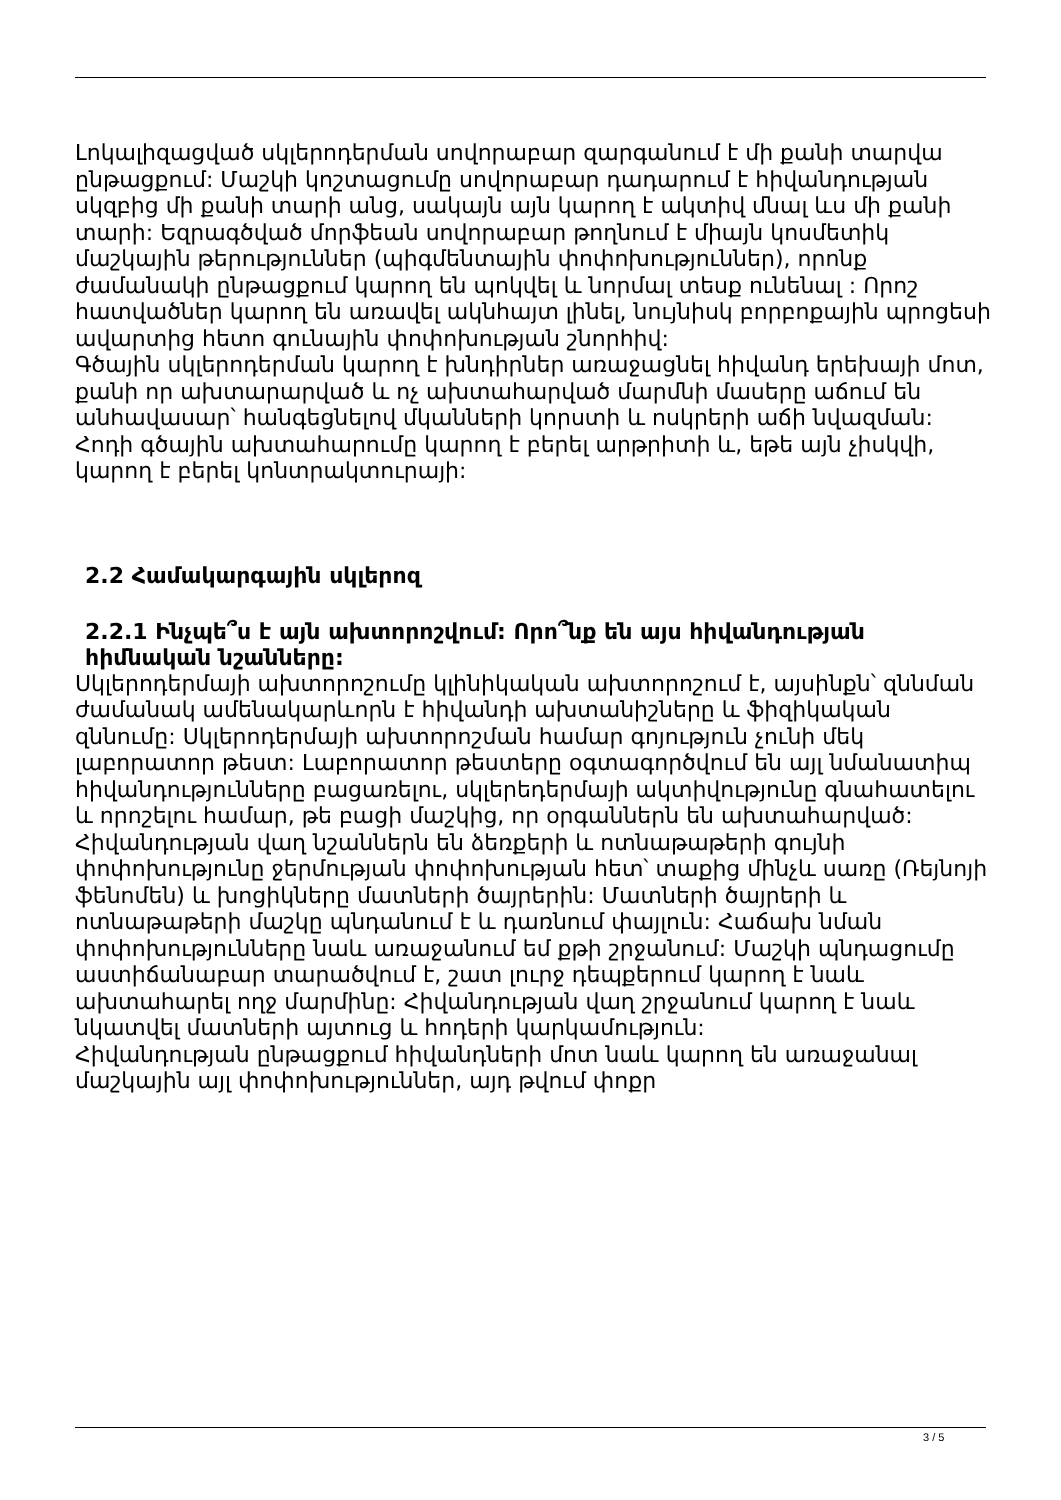Լոկալիզացված սկլերոդերման սովորաբար զարգանում է մի քանի տարվա ընթացքում: Մաշկի կոշտացումը սովորաբար դադարում է հիվանդության սկզբից մի քանի տարի անց, սակայն այն կարող է ակտիվ մնալ ևս մի քանի տարի: Եզրագծված մորֆեան սովորաբար թողնում է միայն կոսմետիկ մաշկային թերություններ (պիգմենտային փոփոխություններ), որոնք ժամանակի ընթացքում կարող են պոկվել և նորմալ տեսք ունենալ : Որոշ հատվածներ կարող են առավել ակնհայտ լինել, նույնիսկ բորբոքային պրոցեսի ավարտից հետո գունային փոփոխության շնորհիվ:
Գծային սկլերոդերման կարող է խնդիրներ առաջացնել հիվանդ երեխայի մոտ, քանի որ ախտարարված և ոչ ախտահարված մարմնի մասերը աճում են անհավասար՝ հանգեցնելով մկանների կորստի և ոսկրերի աճի նվազման: Հոդի գծային ախտահարումը կարող է բերել արթրիտի և, եթե այն չիսկվի, կարող է բերել կոնտրակտուրայի:
2.2 Համակարգային սկլերոզ
2.2.1 Ինչպե՞ս է այն ախտորոշվում: Որո՞նք են այս հիվանդության հիմնական նշանները:
Սկլերոդերմայի ախտորոշումը կլինիկական ախտորոշում է, այսինքն՝ զննման ժամանակ ամենակարևորն է հիվանդի ախտանիշները և ֆիզիկական զննումը: Սկլերոդերմայի ախտորոշման համար գոյություն չունի մեկ լաբորատոր թեստ: Լաբորատոր թեստերը օգտագործվում են այլ նմանատիպ հիվանդությունները բացառելու, սկլերեդերմայի ակտիվությունը գնահատելու և որոշելու համար, թե բացի մաշկից, որ օրգաններն են ախտահարված: Հիվանդության վաղ նշաններն են ձեռքերի և ոտնաթաթերի գույնի փոփոխությունը ջերմության փոփոխության հետ՝ տաքից մինչև սառը (Ռեյնոյի ֆենոմեն) և խոցիկները մատների ծայրերին: Մատների ծայրերի և ոտնաթաթերի մաշկը պնդանում է և դառնում փայլուն: Հաճախ նման փոփոխությունները նաև առաջանում եմ քթի շրջանում: Մաշկի պնդացումը աստիճանաբար տարածվում է, շատ լուրջ դեպքերում կարող է նաև ախտահարել ողջ մարմինը: Հիվանդության վաղ շրջանում կարող է նաև նկատվել մատների այտուց և հոդերի կարկամություն:
Հիվանդության ընթացքում հիվանդների մոտ նաև կարող են առաջանալ մաշկային այլ փոփոխություններ, այդ թվում փոքր
3 / 5